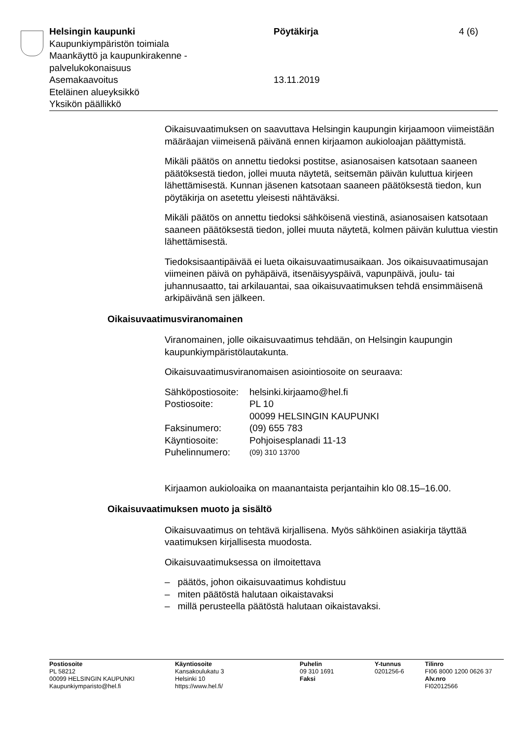Helsingin kaupunki
Kaupunkiympäristön toimiala
Maankäyttö ja kaupunkirakenne -
palvelukokonaisuus
Asemakaavoitus
Eteläinen alueyksikkö
Yksikön päällikkö
Pöytäkirja
13.11.2019
4 (6)
Oikaisuvaatimuksen on saavuttava Helsingin kaupungin kirjaamoon viimeistään määräajan viimeisenä päivänä ennen kirjaamon aukioloajan päättymistä.
Mikäli päätös on annettu tiedoksi postitse, asianosaisen katsotaan saaneen päätöksestä tiedon, jollei muuta näytetä, seitsemän päivän kuluttua kirjeen lähettämisestä. Kunnan jäsenen katsotaan saaneen päätöksestä tiedon, kun pöytäkirja on asetettu yleisesti nähtäväksi.
Mikäli päätös on annettu tiedoksi sähköisenä viestinä, asianosaisen katsotaan saaneen päätöksestä tiedon, jollei muuta näytetä, kolmen päivän kuluttua viestin lähettämisestä.
Tiedoksisaantipäivää ei lueta oikaisuvaatimusaikaan. Jos oikaisuvaatimusajan viimeinen päivä on pyhäpäivä, itsenäisyyspäivä, vapunpäivä, joulu- tai juhannusaatto, tai arkilauantai, saa oikaisuvaatimuksen tehdä ensimmäisenä arkipäivänä sen jälkeen.
Oikaisuvaatimusviranomainen
Viranomainen, jolle oikaisuvaatimus tehdään, on Helsingin kaupungin kaupunkiympäristölautakunta.
Oikaisuvaatimusviranomaisen asiointiosoite on seuraava:
| Sähköpostiosoite: | helsinki.kirjaamo@hel.fi |
| Postiosoite: | PL 10 00099 HELSINGIN KAUPUNKI |
| Faksinumero: | (09) 655 783 |
| Käyntiosoite: | Pohjoisesplanadi 11-13 |
| Puhelinnumero: | (09) 310 13700 |
Kirjaamon aukioloaika on maanantaista perjantaihin klo 08.15–16.00.
Oikaisuvaatimuksen muoto ja sisältö
Oikaisuvaatimus on tehtävä kirjallisena. Myös sähköinen asiakirja täyttää vaatimuksen kirjallisesta muodosta.
Oikaisuvaatimuksessa on ilmoitettava
– päätös, johon oikaisuvaatimus kohdistuu
– miten päätöstä halutaan oikaistavaksi
– millä perusteella päätöstä halutaan oikaistavaksi.
Postiosoite
PL 58212
00099 HELSINGIN KAUPUNKI
Kaupunkiymparisto@hel.fi
Käyntiosoite
Kansakoulukatu 3
Helsinki 10
https://www.hel.fi/
Puhelin
09 310 1691
Faksi
Y-tunnus
0201256-6
Tilinro
FI06 8000 1200 0626 37
Alv.nro
FI02012566